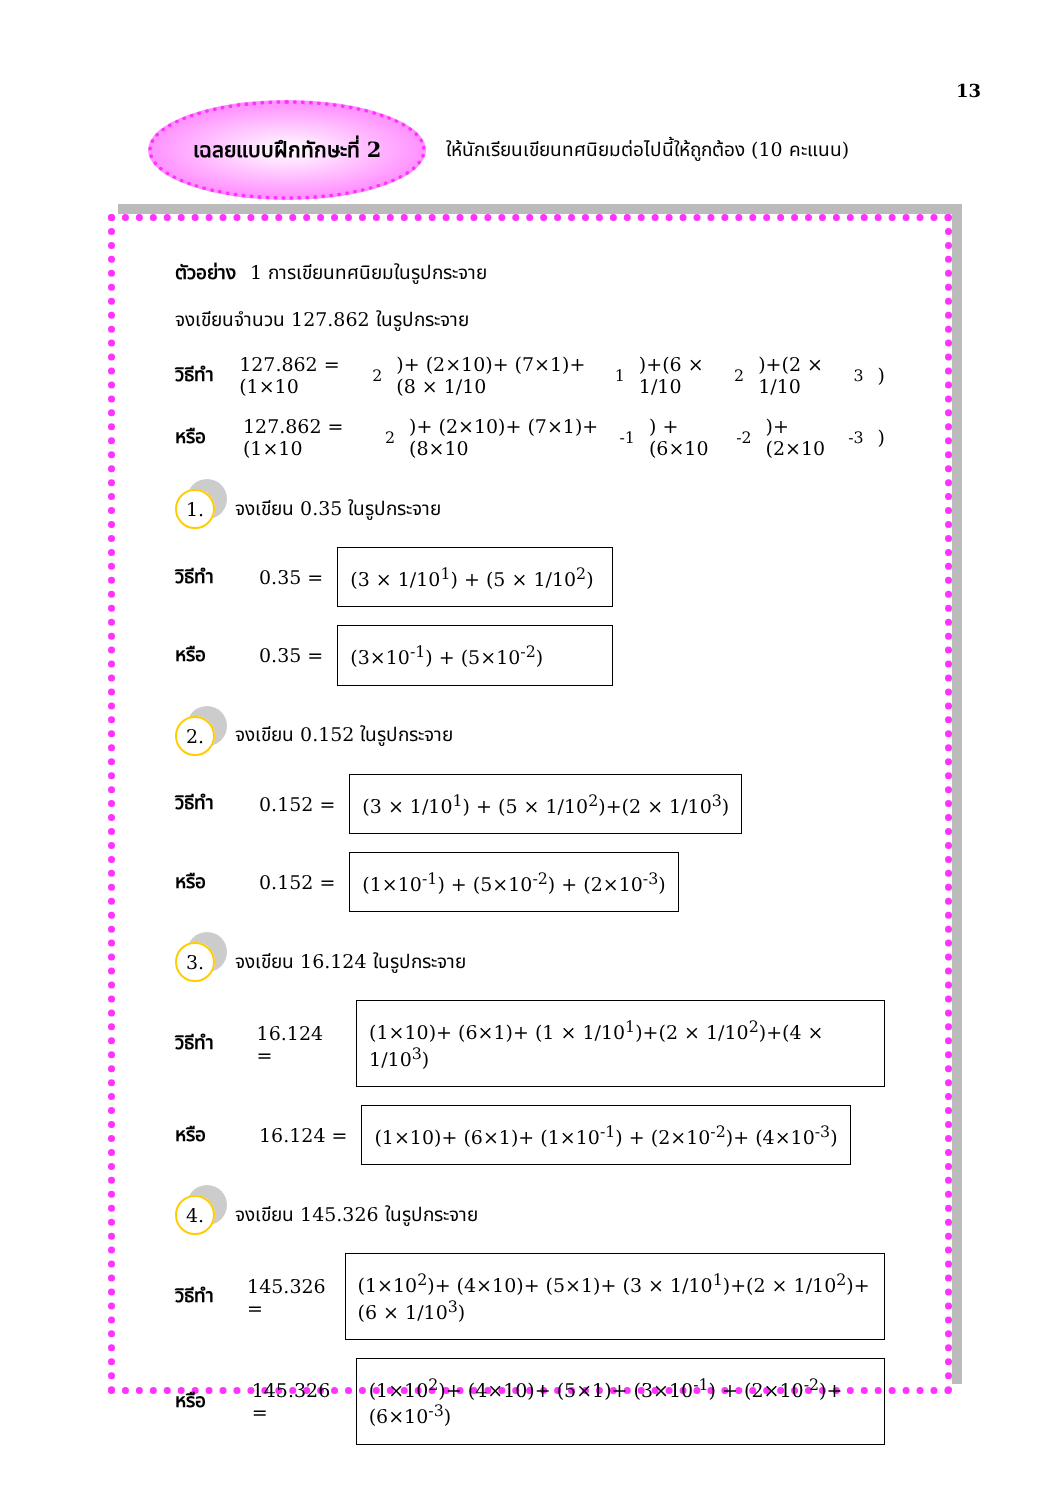13
เฉลยแบบฝึกทักษะที่ 2
ให้นักเรียนเขียนทศนิยมต่อไปนี้ให้ถูกต้อง (10 คะแนน)
ตัวอย่าง 1 การเขียนทศนิยมในรูปกระจาย
จงเขียนจำนวน 127.862 ในรูปกระจาย
วิธีทำ 127.862 = (1×10<sup>2</sup>)+ (2×10)+ (7×1)+ (8 × 1/10<sup>1</sup>)+(6 × 1/10<sup>2</sup>)+(2 × 1/10<sup>3</sup>)
หรือ 127.862 = (1×10<sup>2</sup>)+ (2×10)+ (7×1)+ (8×10<sup>-1</sup>) + (6×10<sup>-2</sup>)+ (2×10<sup>-3</sup>)
1. จงเขียน 0.35 ในรูปกระจาย
วิธีทำ 0.35 =
(3 × 1/10<sup>1</sup>) + (5 × 1/10<sup>2</sup>)
หรือ 0.35 =
(3×10<sup>-1</sup>) + (5×10<sup>-2</sup>)
2. จงเขียน 0.152 ในรูปกระจาย
วิธีทำ 0.152 =
(3 × 1/10<sup>1</sup>) + (5 × 1/10<sup>2</sup>)+(2 × 1/10<sup>3</sup>)
หรือ 0.152 =
(1×10<sup>-1</sup>) + (5×10<sup>-2</sup>) + (2×10<sup>-3</sup>)
3. จงเขียน 16.124 ในรูปกระจาย
วิธีทำ 16.124 =
(1×10)+ (6×1)+ (1 × 1/10<sup>1</sup>)+(2 × 1/10<sup>2</sup>)+(4 × 1/10<sup>3</sup>)
หรือ 16.124 =
(1×10)+ (6×1)+ (1×10<sup>-1</sup>) + (2×10<sup>-2</sup>)+ (4×10<sup>-3</sup>)
4. จงเขียน 145.326 ในรูปกระจาย
วิธีทำ 145.326 =
(1×10<sup>2</sup>)+ (4×10)+ (5×1)+ (3 × 1/10<sup>1</sup>)+(2 × 1/10<sup>2</sup>)+(6 × 1/10<sup>3</sup>)
หรือ 145.326 =
(1×10<sup>2</sup>)+ (4×10)+ (5×1)+ (3×10<sup>-1</sup>) + (2×10<sup>-2</sup>)+ (6×10<sup>-3</sup>)